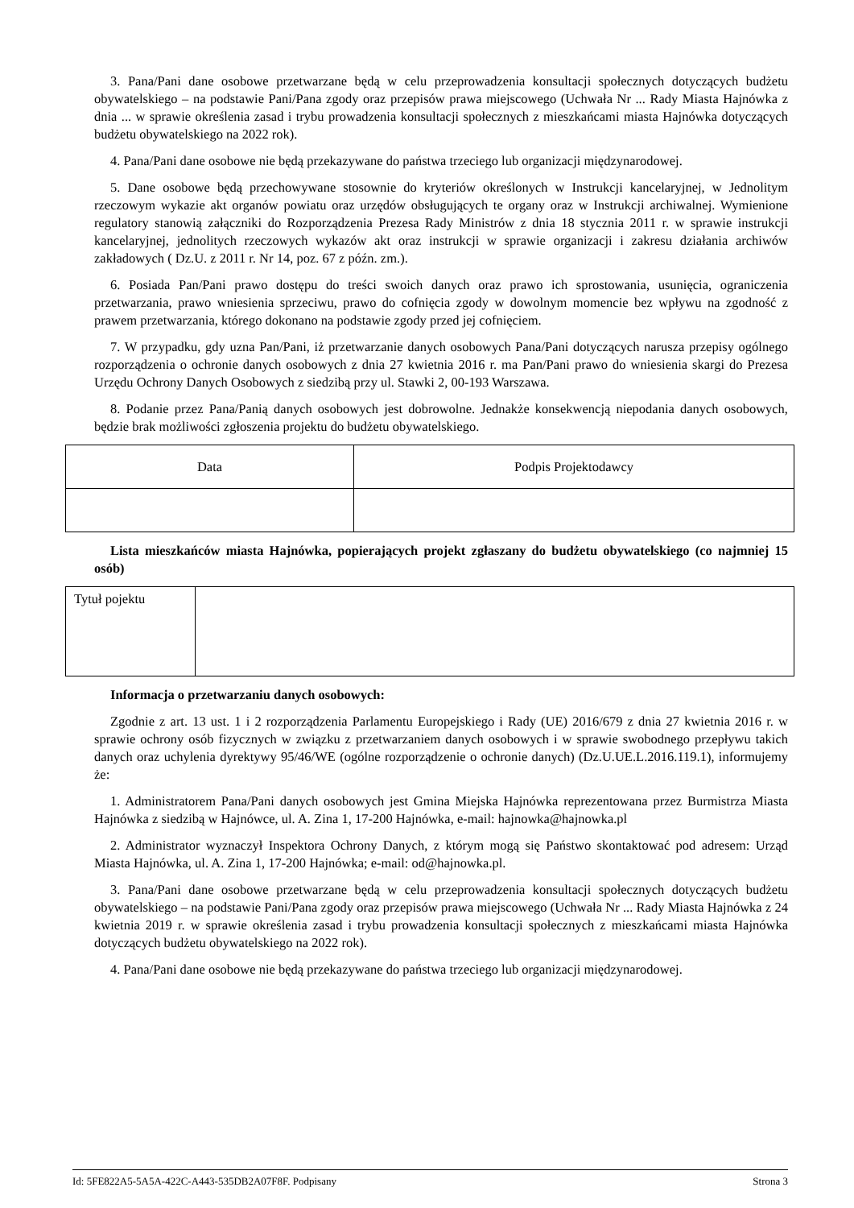3. Pana/Pani dane osobowe przetwarzane będą w celu przeprowadzenia konsultacji społecznych dotyczących budżetu obywatelskiego – na podstawie Pani/Pana zgody oraz przepisów prawa miejscowego (Uchwała Nr ... Rady Miasta Hajnówka z dnia ... w sprawie określenia zasad i trybu prowadzenia konsultacji społecznych z mieszkańcami miasta Hajnówka dotyczących budżetu obywatelskiego na 2022 rok).
4. Pana/Pani dane osobowe nie będą przekazywane do państwa trzeciego lub organizacji międzynarodowej.
5. Dane osobowe będą przechowywane stosownie do kryteriów określonych w Instrukcji kancelaryjnej, w Jednolitym rzeczowym wykazie akt organów powiatu oraz urzędów obsługujących te organy oraz w Instrukcji archiwalnej. Wymienione regulatory stanowią załączniki do Rozporządzenia Prezesa Rady Ministrów z dnia 18 stycznia 2011 r. w sprawie instrukcji kancelaryjnej, jednolitych rzeczowych wykazów akt oraz instrukcji w sprawie organizacji i zakresu działania archiwów zakładowych ( Dz.U. z 2011 r. Nr 14, poz. 67 z późn. zm.).
6. Posiada Pan/Pani prawo dostępu do treści swoich danych oraz prawo ich sprostowania, usunięcia, ograniczenia przetwarzania, prawo wniesienia sprzeciwu, prawo do cofnięcia zgody w dowolnym momencie bez wpływu na zgodność z prawem przetwarzania, którego dokonano na podstawie zgody przed jej cofnięciem.
7. W przypadku, gdy uzna Pan/Pani, iż przetwarzanie danych osobowych Pana/Pani dotyczących narusza przepisy ogólnego rozporządzenia o ochronie danych osobowych z dnia 27 kwietnia 2016 r. ma Pan/Pani prawo do wniesienia skargi do Prezesa Urzędu Ochrony Danych Osobowych z siedzibą przy ul. Stawki 2, 00-193 Warszawa.
8. Podanie przez Pana/Panią danych osobowych jest dobrowolne. Jednakże konsekwencją niepodania danych osobowych, będzie brak możliwości zgłoszenia projektu do budżetu obywatelskiego.
| Data | Podpis Projektodawcy |
Lista mieszkańców miasta Hajnówka, popierających projekt zgłaszany do budżetu obywatelskiego (co najmniej 15 osób)
| Tytuł pojektu | |
Informacja o przetwarzaniu danych osobowych:
Zgodnie z art. 13 ust. 1 i 2 rozporządzenia Parlamentu Europejskiego i Rady (UE) 2016/679 z dnia 27 kwietnia 2016 r. w sprawie ochrony osób fizycznych w związku z przetwarzaniem danych osobowych i w sprawie swobodnego przepływu takich danych oraz uchylenia dyrektywy 95/46/WE (ogólne rozporządzenie o ochronie danych) (Dz.U.UE.L.2016.119.1), informujemy że:
1. Administratorem Pana/Pani danych osobowych jest Gmina Miejska Hajnówka reprezentowana przez Burmistrza Miasta Hajnówka z siedzibą w Hajnówce, ul. A. Zina 1, 17-200 Hajnówka, e-mail: hajnowka@hajnowka.pl
2. Administrator wyznaczył Inspektora Ochrony Danych, z którym mogą się Państwo skontaktować pod adresem: Urząd Miasta Hajnówka, ul. A. Zina 1, 17-200 Hajnówka; e-mail: od@hajnowka.pl.
3. Pana/Pani dane osobowe przetwarzane będą w celu przeprowadzenia konsultacji społecznych dotyczących budżetu obywatelskiego – na podstawie Pani/Pana zgody oraz przepisów prawa miejscowego (Uchwała Nr ... Rady Miasta Hajnówka z 24 kwietnia 2019 r. w sprawie określenia zasad i trybu prowadzenia konsultacji społecznych z mieszkańcami miasta Hajnówka dotyczących budżetu obywatelskiego na 2022 rok).
4. Pana/Pani dane osobowe nie będą przekazywane do państwa trzeciego lub organizacji międzynarodowej.
Id: 5FE822A5-5A5A-422C-A443-535DB2A07F8F. Podpisany Strona 3